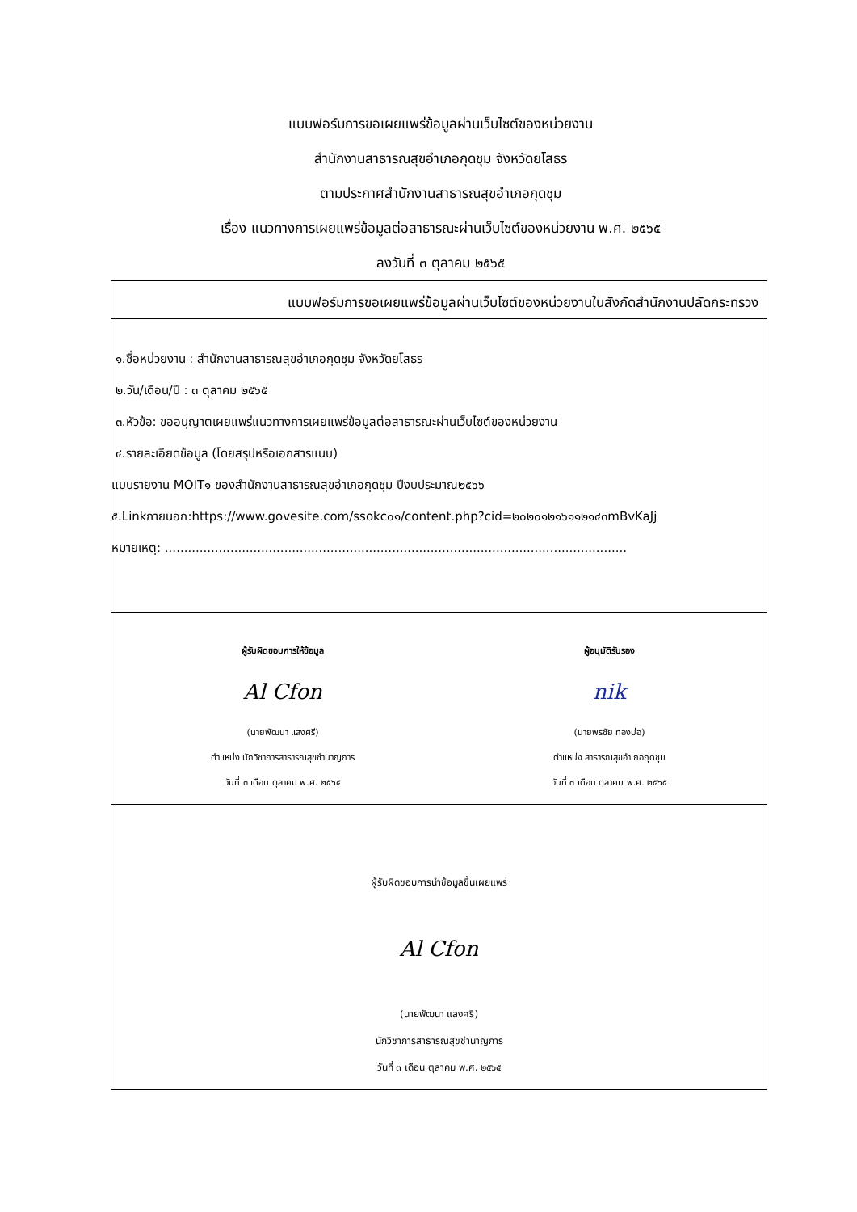แบบฟอร์มการขอเผยแพร่ข้อมูลผ่านเว็บไซต์ของหน่วยงาน
สำนักงานสาธารณสุขอำเภอกุดชุม จังหวัดยโสธร
ตามประกาศสำนักงานสาธารณสุขอำเภอกุดชุม
เรื่อง แนวทางการเผยแพร่ข้อมูลต่อสาธารณะผ่านเว็บไซต์ของหน่วยงาน พ.ศ. ๒๕๖๕
ลงวันที่ ๓ ตุลาคม ๒๕๖๕
| แบบฟอร์มการขอเผยแพร่ข้อมูลผ่านเว็บไซต์ของหน่วยงานในสังกัดสำนักงานปลัดกระทรวง |
| ๑.ชื่อหน่วยงาน : สำนักงานสาธารณสุขอำเภอกุดชุม จังหวัดยโสธร ๒.วัน/เดือน/ปี : ๓ ตุลาคม ๒๕๖๕ ๓.หัวข้อ: ขออนุญาตเผยแพร่แนวทางการเผยแพร่ข้อมูลต่อสาธารณะผ่านเว็บไซต์ของหน่วยงาน ๔.รายละเอียดข้อมูล (โดยสรุปหรือเอกสารแนบ) แบบรายงาน MOIT๑ ของสำนักงานสาธารณสุขอำเภอกุดชุม ปีงบประมาณ๒๕๖๖ ๕.Linkภายนอก:https://www.govesite.com/ssokc๐๑/content.php?cid=๒๐๒๐๑๒๑๖๑๑๒๑๔๓mBvKaJj หมายเหตุ: ........................................................................................................................ |
| ผู้รับผิดชอบการให้ข้อมูล Al Cfon (นายพัฒนา แสงศรี) ตำแหน่ง นักวิชาการสาธารณสุขชำนาญการ วันที่ ๓ เดือน ตุลาคม พ.ศ. ๒๕๖๕ ผู้อนุมัติรับรอง nik (นายพรชัย ทองบ่อ) ตำแหน่ง สาธารณสุขอำเภอกุดชุม วันที่ ๓ เดือน ตุลาคม พ.ศ. ๒๕๖๕ |
| ผู้รับผิดชอบการนำข้อมูลขึ้นเผยแพร่ Al Cfon (นายพัฒนา แสงศรี) นักวิชาการสาธารณสุขชำนาญการ วันที่ ๓ เดือน ตุลาคม พ.ศ. ๒๕๖๕ |